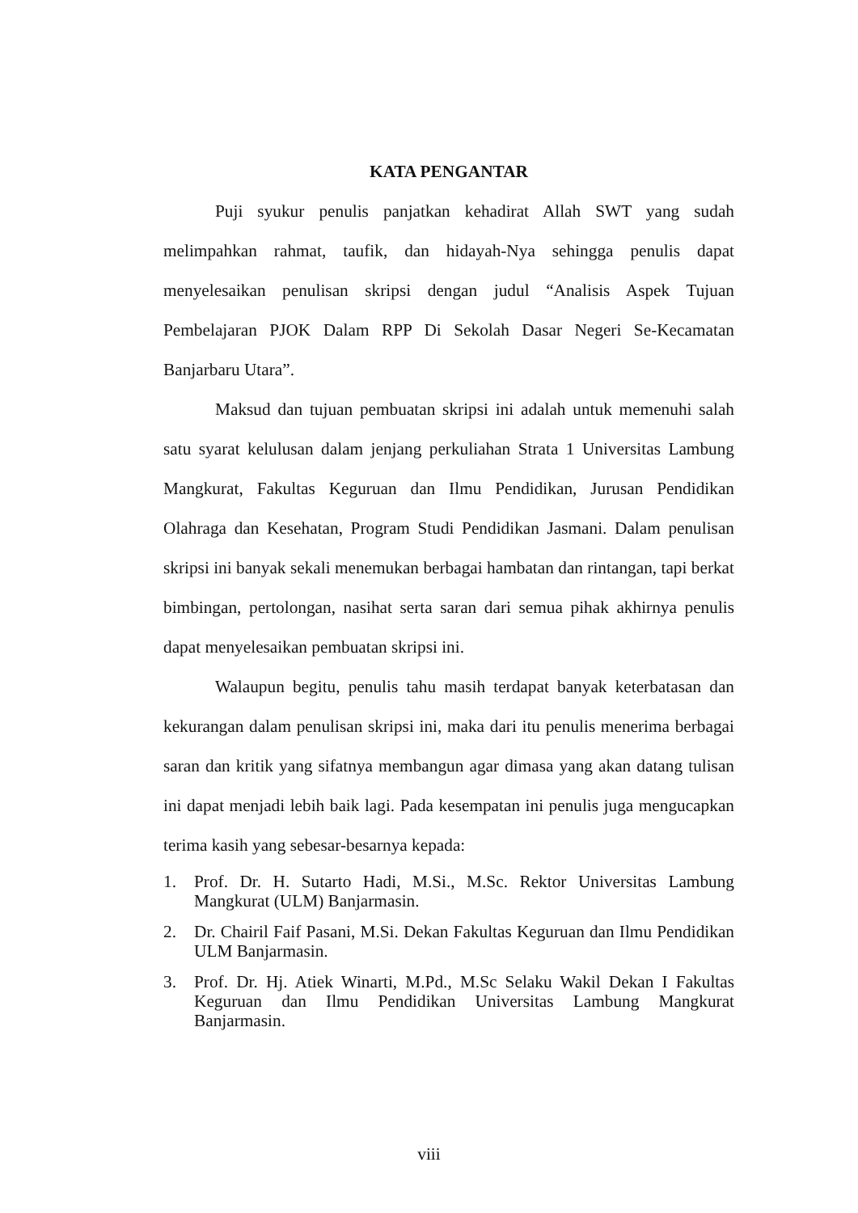KATA PENGANTAR
Puji syukur penulis panjatkan kehadirat Allah SWT yang sudah melimpahkan rahmat, taufik, dan hidayah-Nya sehingga penulis dapat menyelesaikan penulisan skripsi dengan judul “Analisis Aspek Tujuan Pembelajaran PJOK Dalam RPP Di Sekolah Dasar Negeri Se-Kecamatan Banjarbaru Utara”.
Maksud dan tujuan pembuatan skripsi ini adalah untuk memenuhi salah satu syarat kelulusan dalam jenjang perkuliahan Strata 1 Universitas Lambung Mangkurat, Fakultas Keguruan dan Ilmu Pendidikan, Jurusan Pendidikan Olahraga dan Kesehatan, Program Studi Pendidikan Jasmani. Dalam penulisan skripsi ini banyak sekali menemukan berbagai hambatan dan rintangan, tapi berkat bimbingan, pertolongan, nasihat serta saran dari semua pihak akhirnya penulis dapat menyelesaikan pembuatan skripsi ini.
Walaupun begitu, penulis tahu masih terdapat banyak keterbatasan dan kekurangan dalam penulisan skripsi ini, maka dari itu penulis menerima berbagai saran dan kritik yang sifatnya membangun agar dimasa yang akan datang tulisan ini dapat menjadi lebih baik lagi. Pada kesempatan ini penulis juga mengucapkan terima kasih yang sebesar-besarnya kepada:
1. Prof. Dr. H. Sutarto Hadi, M.Si., M.Sc. Rektor Universitas Lambung Mangkurat (ULM) Banjarmasin.
2. Dr. Chairil Faif Pasani, M.Si. Dekan Fakultas Keguruan dan Ilmu Pendidikan ULM Banjarmasin.
3. Prof. Dr. Hj. Atiek Winarti, M.Pd., M.Sc Selaku Wakil Dekan I Fakultas Keguruan dan Ilmu Pendidikan Universitas Lambung Mangkurat Banjarmasin.
viii